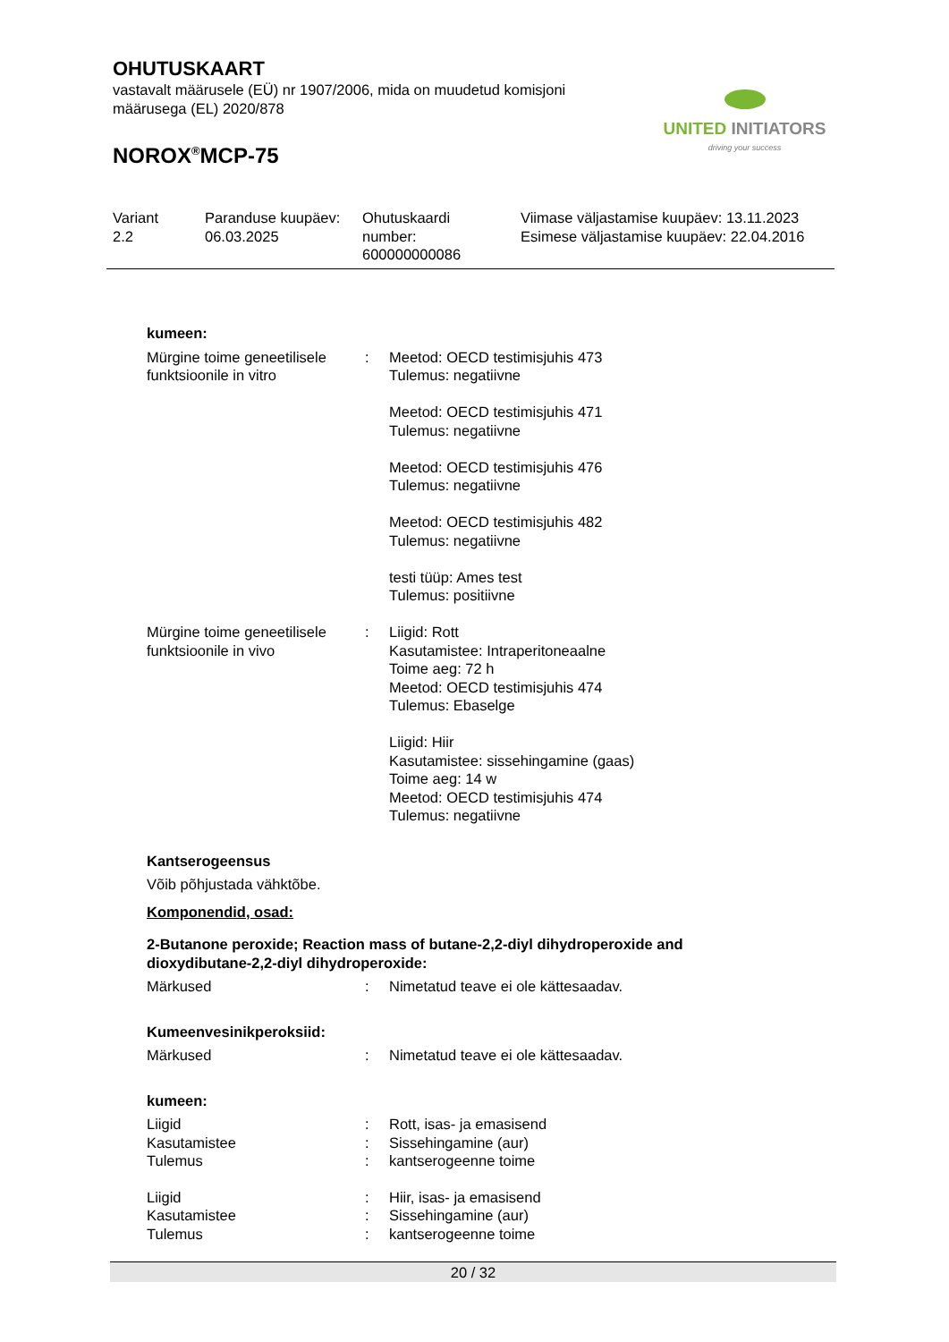OHUTUSKAART
vastavalt määrusele (EÜ) nr 1907/2006, mida on muudetud komisjoni
määrusega (EL) 2020/878
NOROX<sup>®</sup>MCP-75
UNITED INITIATORS
driving your success
Variant
2.2
Paranduse kuupäev:
06.03.2025
Ohutuskaardi
number:
600000000086
Viimase väljastamise kuupäev: 13.11.2023
Esimese väljastamise kuupäev: 22.04.2016
kumeen:
| Mürgine toime geneetilisele funktsioonile in vitro | : | Meetod: OECD testimisjuhis 473 Tulemus: negatiivne Meetod: OECD testimisjuhis 471 Tulemus: negatiivne Meetod: OECD testimisjuhis 476 Tulemus: negatiivne Meetod: OECD testimisjuhis 482 Tulemus: negatiivne testi tüüp: Ames test Tulemus: positiivne |
| Mürgine toime geneetilisele funktsioonile in vivo | : | Liigid: Rott Kasutamistee: Intraperitoneaalne Toime aeg: 72 h Meetod: OECD testimisjuhis 474 Tulemus: Ebaselge Liigid: Hiir Kasutamistee: sissehingamine (gaas) Toime aeg: 14 w Meetod: OECD testimisjuhis 474 Tulemus: negatiivne |
Kantserogeensus
Võib põhjustada vähktõbe.
Komponendid, osad:
2-Butanone peroxide; Reaction mass of butane-2,2-diyl dihydroperoxide and dioxydibutane-2,2-diyl dihydroperoxide:
| Märkused | : | Nimetatud teave ei ole kättesaadav. |
Kumeenvesinikperoksiid:
| Märkused | : | Nimetatud teave ei ole kättesaadav. |
kumeen:
| Liigid | : | Rott, isas- ja emasisend |
| Kasutamistee | : | Sissehingamine (aur) |
| Tulemus | : | kantserogeenne toime |
| Liigid | : | Hiir, isas- ja emasisend |
| Kasutamistee | : | Sissehingamine (aur) |
| Tulemus | : | kantserogeenne toime |
20 / 32